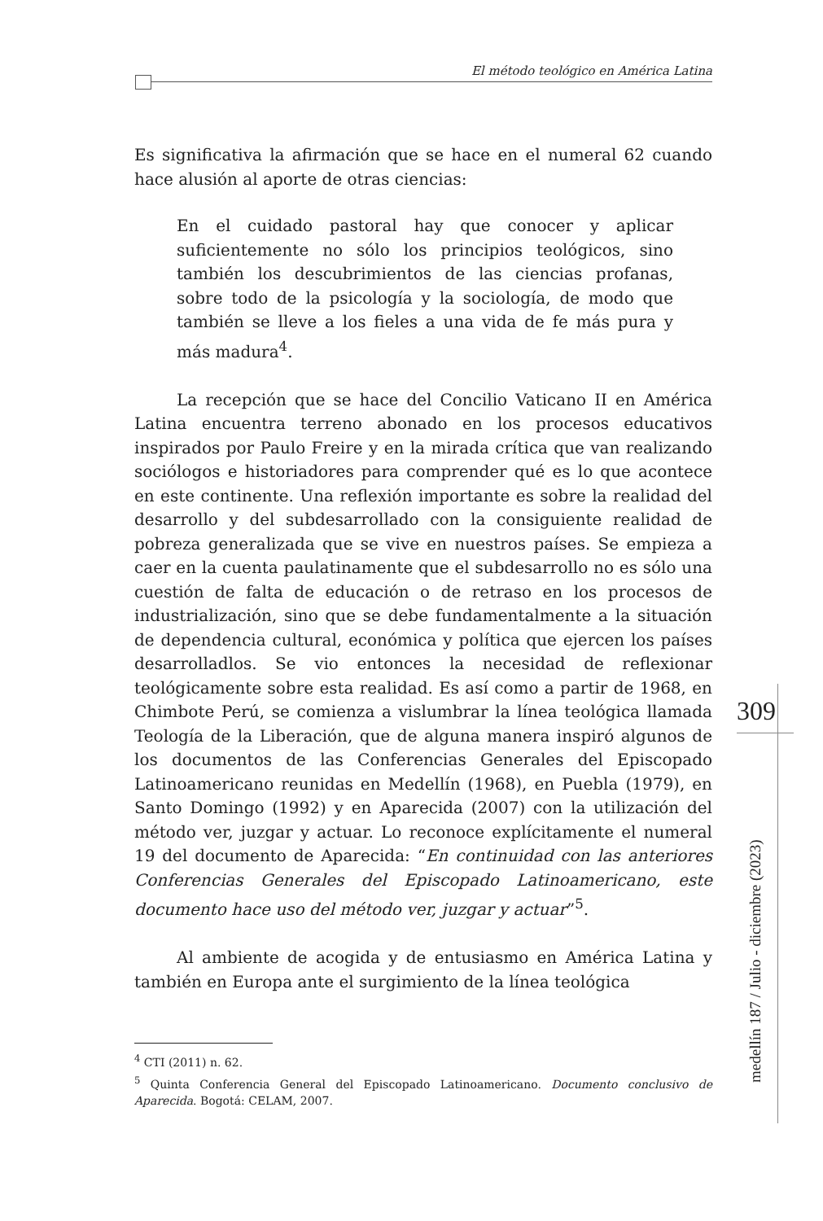El método teológico en América Latina
Es significativa la afirmación que se hace en el numeral 62 cuando hace alusión al aporte de otras ciencias:
En el cuidado pastoral hay que conocer y aplicar suficientemente no sólo los principios teológicos, sino también los descubrimientos de las ciencias profanas, sobre todo de la psicología y la sociología, de modo que también se lleve a los fieles a una vida de fe más pura y más madura<sup>4</sup>.
La recepción que se hace del Concilio Vaticano II en América Latina encuentra terreno abonado en los procesos educativos inspirados por Paulo Freire y en la mirada crítica que van realizando sociólogos e historiadores para comprender qué es lo que acontece en este continente. Una reflexión importante es sobre la realidad del desarrollo y del subdesarrollado con la consiguiente realidad de pobreza generalizada que se vive en nuestros países. Se empieza a caer en la cuenta paulatinamente que el subdesarrollo no es sólo una cuestión de falta de educación o de retraso en los procesos de industrialización, sino que se debe fundamentalmente a la situación de dependencia cultural, económica y política que ejercen los países desarrolladlos. Se vio entonces la necesidad de reflexionar teológicamente sobre esta realidad. Es así como a partir de 1968, en Chimbote Perú, se comienza a vislumbrar la línea teológica llamada Teología de la Liberación, que de alguna manera inspiró algunos de los documentos de las Conferencias Generales del Episcopado Latinoamericano reunidas en Medellín (1968), en Puebla (1979), en Santo Domingo (1992) y en Aparecida (2007) con la utilización del método ver, juzgar y actuar. Lo reconoce explícitamente el numeral 19 del documento de Aparecida: “En continuidad con las anteriores Conferencias Generales del Episcopado Latinoamericano, este documento hace uso del método ver, juzgar y actuar”<sup>5</sup>.
Al ambiente de acogida y de entusiasmo en América Latina y también en Europa ante el surgimiento de la línea teológica
<sup>4</sup> CTI (2011) n. 62.
<sup>5</sup> Quinta Conferencia General del Episcopado Latinoamericano. Documento conclusivo de Aparecida. Bogotá: CELAM, 2007.
309
medellín 187 / Julio - diciembre (2023)